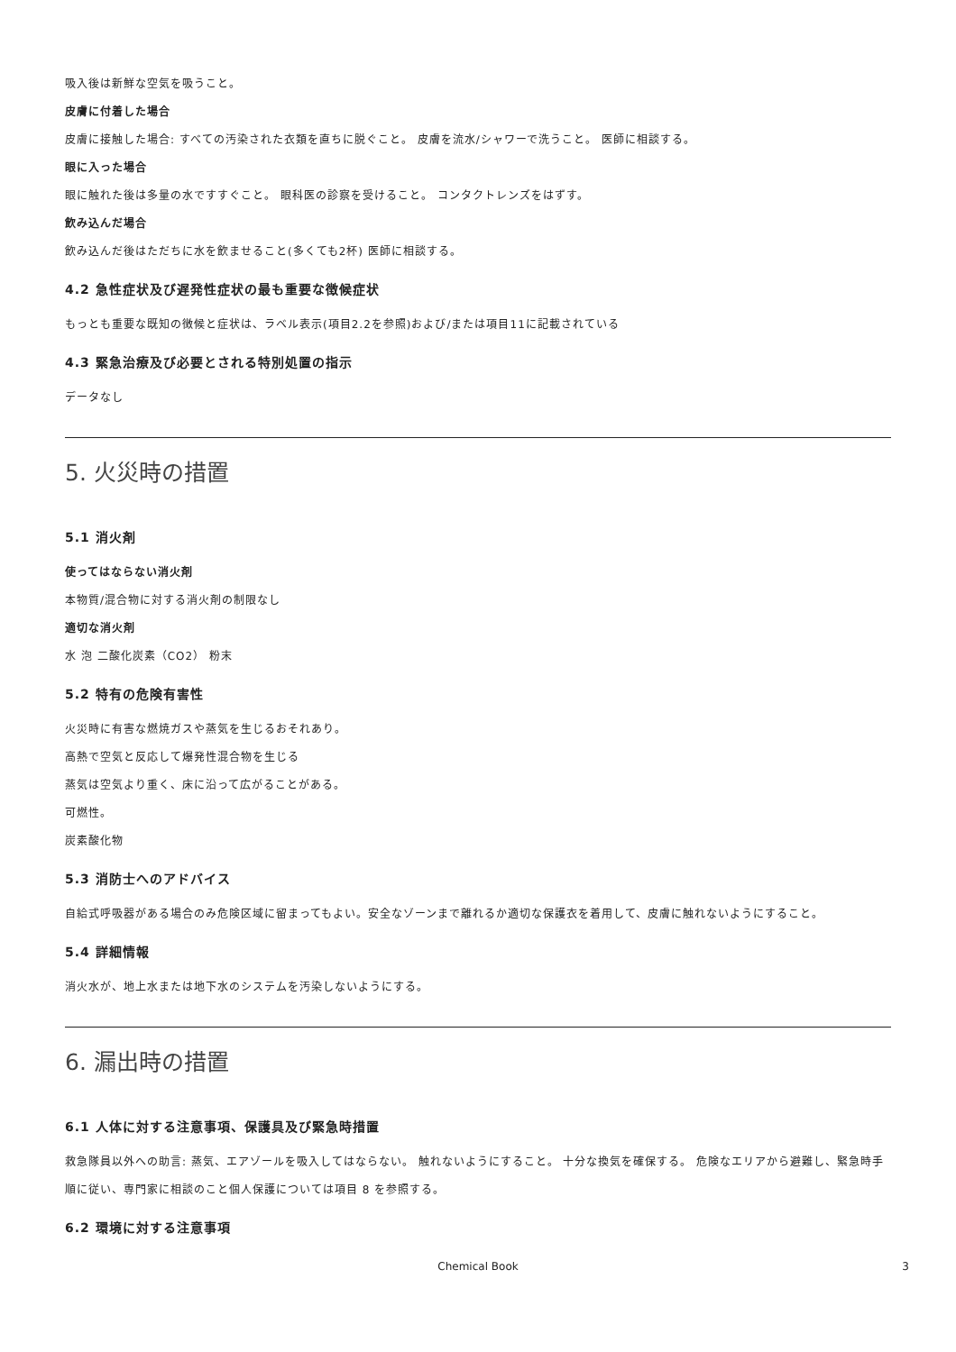吸入後は新鮮な空気を吸うこと。
皮膚に付着した場合
皮膚に接触した場合: すべての汚染された衣類を直ちに脱ぐこと。 皮膚を流水/シャワーで洗うこと。 医師に相談する。
眼に入った場合
眼に触れた後は多量の水ですすぐこと。 眼科医の診察を受けること。 コンタクトレンズをはずす。
飲み込んだ場合
飲み込んだ後はただちに水を飲ませること(多くても2杯) 医師に相談する。
4.2 急性症状及び遅発性症状の最も重要な徴候症状
もっとも重要な既知の徴候と症状は、ラベル表示(項目2.2を参照)および/または項目11に記載されている
4.3 緊急治療及び必要とされる特別処置の指示
データなし
5. 火災時の措置
5.1 消火剤
使ってはならない消火剤
本物質/混合物に対する消火剤の制限なし
適切な消火剤
水 泡 二酸化炭素（CO2） 粉末
5.2 特有の危険有害性
火災時に有害な燃焼ガスや蒸気を生じるおそれあり。
高熱で空気と反応して爆発性混合物を生じる
蒸気は空気より重く、床に沿って広がることがある。
可燃性。
炭素酸化物
5.3 消防士へのアドバイス
自給式呼吸器がある場合のみ危険区域に留まってもよい。安全なゾーンまで離れるか適切な保護衣を着用して、皮膚に触れないようにすること。
5.4 詳細情報
消火水が、地上水または地下水のシステムを汚染しないようにする。
6. 漏出時の措置
6.1 人体に対する注意事項、保護具及び緊急時措置
救急隊員以外への助言: 蒸気、エアゾールを吸入してはならない。 触れないようにすること。 十分な換気を確保する。 危険なエリアから避難し、緊急時手順に従い、専門家に相談のこと個人保護については項目 8 を参照する。
6.2 環境に対する注意事項
Chemical Book 3